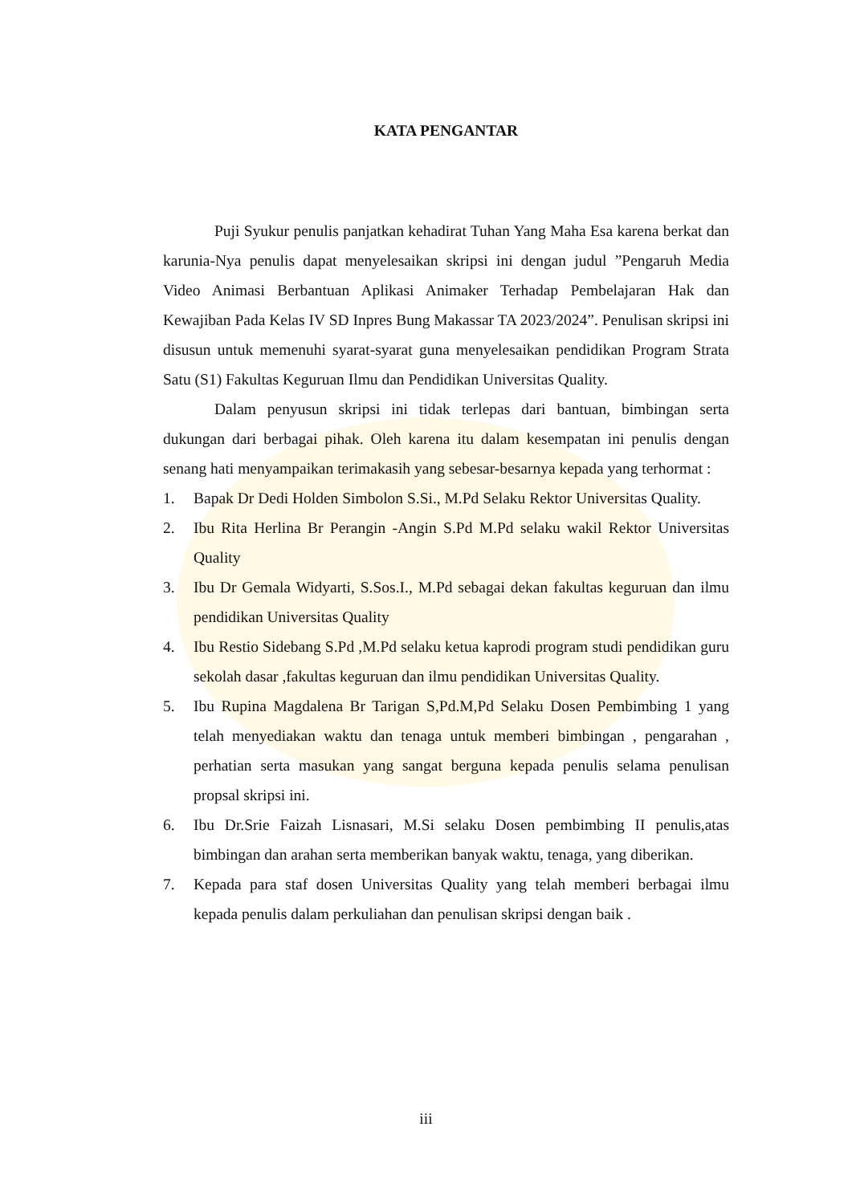KATA PENGANTAR
Puji Syukur penulis panjatkan kehadirat Tuhan Yang Maha Esa karena berkat dan karunia-Nya penulis dapat menyelesaikan skripsi ini dengan judul ”Pengaruh Media Video Animasi Berbantuan Aplikasi Animaker Terhadap Pembelajaran Hak dan Kewajiban Pada Kelas IV SD Inpres Bung Makassar TA 2023/2024”. Penulisan skripsi ini disusun untuk memenuhi syarat-syarat guna menyelesaikan pendidikan Program Strata Satu (S1) Fakultas Keguruan Ilmu dan Pendidikan Universitas Quality.
Dalam penyusun skripsi ini tidak terlepas dari bantuan, bimbingan serta dukungan dari berbagai pihak. Oleh karena itu dalam kesempatan ini penulis dengan senang hati menyampaikan terimakasih yang sebesar-besarnya kepada yang terhormat :
1. Bapak Dr Dedi Holden Simbolon S.Si., M.Pd Selaku Rektor Universitas Quality.
2. Ibu Rita Herlina Br Perangin -Angin S.Pd M.Pd selaku wakil Rektor Universitas Quality
3. Ibu Dr Gemala Widyarti, S.Sos.I., M.Pd sebagai dekan fakultas keguruan dan ilmu pendidikan Universitas Quality
4. Ibu Restio Sidebang S.Pd ,M.Pd selaku ketua kaprodi program studi pendidikan guru sekolah dasar ,fakultas keguruan dan ilmu pendidikan Universitas Quality.
5. Ibu Rupina Magdalena Br Tarigan S,Pd.M,Pd Selaku Dosen Pembimbing 1 yang telah menyediakan waktu dan tenaga untuk memberi bimbingan , pengarahan , perhatian serta masukan yang sangat berguna kepada penulis selama penulisan propsal skripsi ini.
6. Ibu Dr.Srie Faizah Lisnasari, M.Si selaku Dosen pembimbing II penulis,atas bimbingan dan arahan serta memberikan banyak waktu, tenaga, yang diberikan.
7. Kepada para staf dosen Universitas Quality yang telah memberi berbagai ilmu kepada penulis dalam perkuliahan dan penulisan skripsi dengan baik .
iii